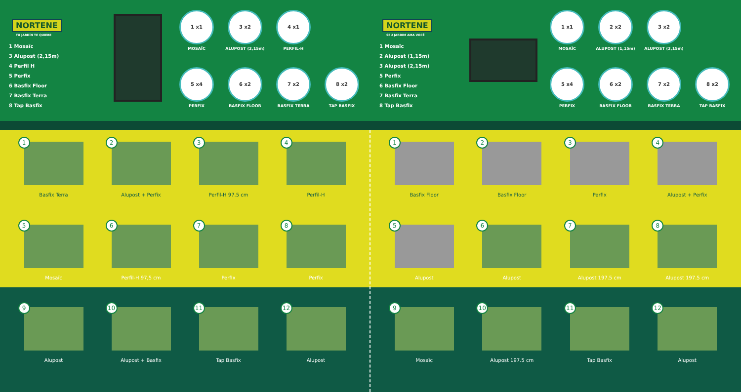NORTENE
TU JARDÍN TE QUIERE
1 Mosaïc
3 Alupost (2,15m)
4 Perfil H
5 Perfix
6 Basfix Floor
7 Basfix Terra
8 Tap Basfix
1 x1
MOSAÏC
3 x2
ALUPOST (2,15m)
4 x1
PERFIL-H
5 x4
PERFIX
6 x2
BASFIX FLOOR
7 x2
BASFIX TERRA
8 x2
TAP BASFIX
NORTENE
SEU JARDIM AMA VOCÊ
1 Mosaïc
2 Alupost (1,15m)
3 Alupost (2,15m)
5 Perfix
6 Basfix Floor
7 Basfix Terra
8 Tap Basfix
1 x1
MOSAÏC
2 x2
ALUPOST (1,15m)
3 x2
ALUPOST (2,15m)
5 x4
PERFIX
6 x2
BASFIX FLOOR
7 x2
BASFIX TERRA
8 x2
TAP BASFIX
1
Basfix Terra
2
Alupost + Perfix
3
Perfil-H 97.5 cm
4
Perfil-H
5
Mosaïc
6
Perfil-H 97,5 cm
7
Perfix
8
Perfix
9
Alupost
10
Alupost + Basfix
11
Tap Basfix
12
Alupost
1
Basfix Floor
2
Basfix Floor
3
Perfix
4
Alupost + Perfix
5
Alupost
6
Alupost
7
Alupost 197.5 cm
8
Alupost 197.5 cm
9
Mosaïc
10
Alupost 197.5 cm
11
Tap Basfix
12
Alupost